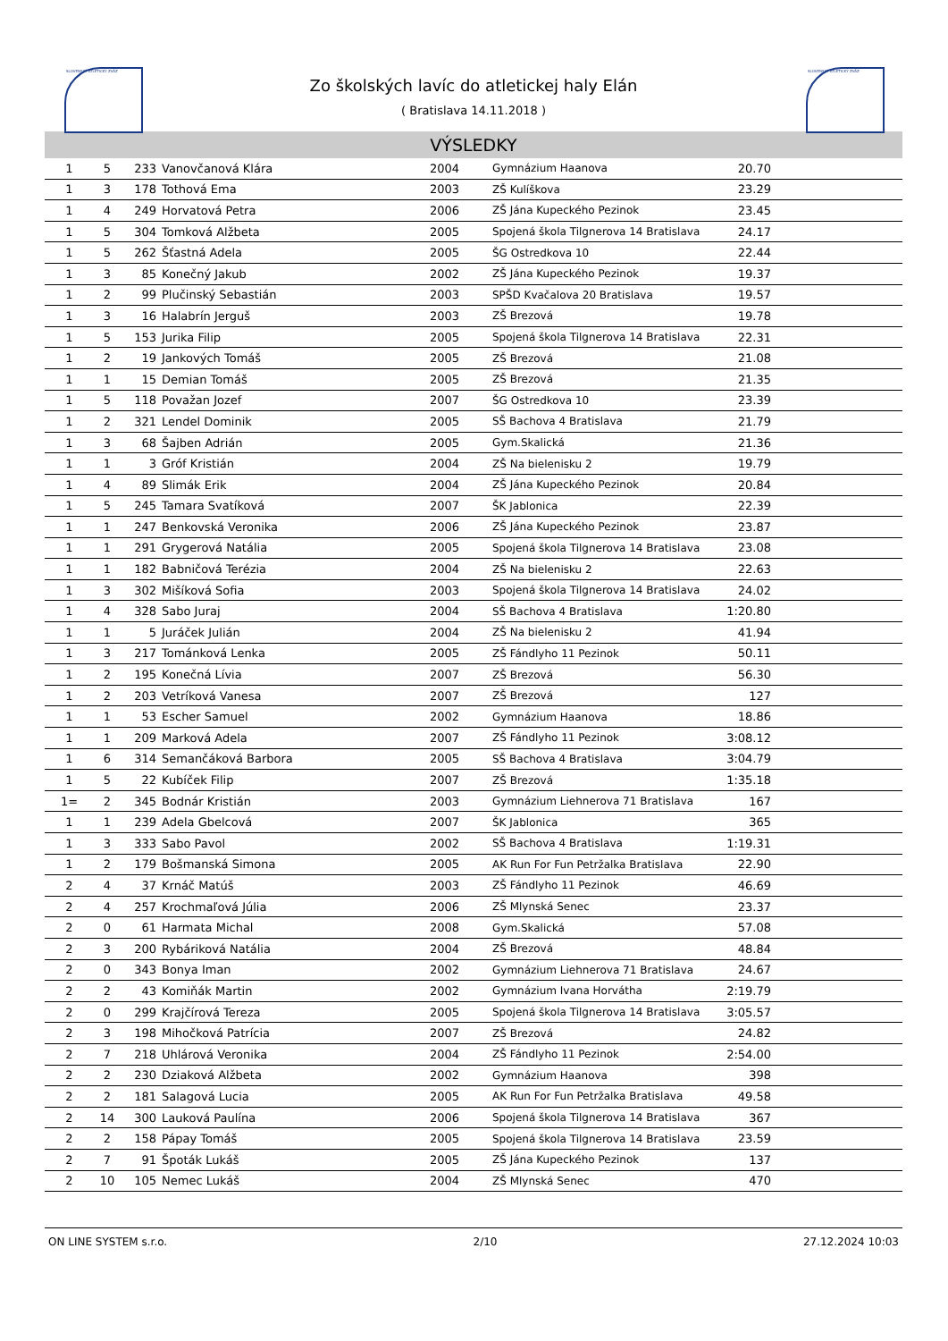SLOVENSKÝ ATLETICKÝ ZVÄZ SLOVENSKÝ ATLETICKÝ ZVÄZ
Zo školských lavíc do atletickej haly Elán
( Bratislava 14.11.2018 )
VÝSLEDKY
| 1 | 5 | 233 | Vanovčanová Klára | 2004 | Gymnázium Haanova | 20.70 | |
| 1 | 3 | 178 | Tothová Ema | 2003 | ZŠ Kulíškova | 23.29 | |
| 1 | 4 | 249 | Horvatová Petra | 2006 | ZŠ Jána Kupeckého Pezinok | 23.45 | |
| 1 | 5 | 304 | Tomková Alžbeta | 2005 | Spojená škola Tilgnerova 14 Bratislava | 24.17 | |
| 1 | 5 | 262 | Šťastná Adela | 2005 | ŠG Ostredkova 10 | 22.44 | |
| 1 | 3 | 85 | Konečný Jakub | 2002 | ZŠ Jána Kupeckého Pezinok | 19.37 | |
| 1 | 2 | 99 | Plučinský Sebastián | 2003 | SPŠD Kvačalova 20 Bratislava | 19.57 | |
| 1 | 3 | 16 | Halabrín Jerguš | 2003 | ZŠ Brezová | 19.78 | |
| 1 | 5 | 153 | Jurika Filip | 2005 | Spojená škola Tilgnerova 14 Bratislava | 22.31 | |
| 1 | 2 | 19 | Jankových Tomáš | 2005 | ZŠ Brezová | 21.08 | |
| 1 | 1 | 15 | Demian Tomáš | 2005 | ZŠ Brezová | 21.35 | |
| 1 | 5 | 118 | Považan Jozef | 2007 | ŠG Ostredkova 10 | 23.39 | |
| 1 | 2 | 321 | Lendel Dominik | 2005 | SŠ Bachova 4 Bratislava | 21.79 | |
| 1 | 3 | 68 | Šajben Adrián | 2005 | Gym.Skalická | 21.36 | |
| 1 | 1 | 3 | Gróf Kristián | 2004 | ZŠ Na bielenisku 2 | 19.79 | |
| 1 | 4 | 89 | Slimák Erik | 2004 | ZŠ Jána Kupeckého Pezinok | 20.84 | |
| 1 | 5 | 245 | Tamara Svatíková | 2007 | ŠK Jablonica | 22.39 | |
| 1 | 1 | 247 | Benkovská Veronika | 2006 | ZŠ Jána Kupeckého Pezinok | 23.87 | |
| 1 | 1 | 291 | Grygerová Natália | 2005 | Spojená škola Tilgnerova 14 Bratislava | 23.08 | |
| 1 | 1 | 182 | Babničová Terézia | 2004 | ZŠ Na bielenisku 2 | 22.63 | |
| 1 | 3 | 302 | Mišíková Sofia | 2003 | Spojená škola Tilgnerova 14 Bratislava | 24.02 | |
| 1 | 4 | 328 | Sabo Juraj | 2004 | SŠ Bachova 4 Bratislava | 1:20.80 | |
| 1 | 1 | 5 | Juráček Julián | 2004 | ZŠ Na bielenisku 2 | 41.94 | |
| 1 | 3 | 217 | Tománková Lenka | 2005 | ZŠ Fándlyho 11 Pezinok | 50.11 | |
| 1 | 2 | 195 | Konečná Lívia | 2007 | ZŠ Brezová | 56.30 | |
| 1 | 2 | 203 | Vetríková Vanesa | 2007 | ZŠ Brezová | 127 | |
| 1 | 1 | 53 | Escher Samuel | 2002 | Gymnázium Haanova | 18.86 | |
| 1 | 1 | 209 | Marková Adela | 2007 | ZŠ Fándlyho 11 Pezinok | 3:08.12 | |
| 1 | 6 | 314 | Semančáková Barbora | 2005 | SŠ Bachova 4 Bratislava | 3:04.79 | |
| 1 | 5 | 22 | Kubíček Filip | 2007 | ZŠ Brezová | 1:35.18 | |
| 1= | 2 | 345 | Bodnár Kristián | 2003 | Gymnázium Liehnerova 71 Bratislava | 167 | |
| 1 | 1 | 239 | Adela Gbelcová | 2007 | ŠK Jablonica | 365 | |
| 1 | 3 | 333 | Sabo Pavol | 2002 | SŠ Bachova 4 Bratislava | 1:19.31 | |
| 1 | 2 | 179 | Bošmanská Simona | 2005 | AK Run For Fun Petržalka Bratislava | 22.90 | |
| 2 | 4 | 37 | Krnáč Matúš | 2003 | ZŠ Fándlyho 11 Pezinok | 46.69 | |
| 2 | 4 | 257 | Krochmaľová Júlia | 2006 | ZŠ Mlynská Senec | 23.37 | |
| 2 | 0 | 61 | Harmata Michal | 2008 | Gym.Skalická | 57.08 | |
| 2 | 3 | 200 | Rybáriková Natália | 2004 | ZŠ Brezová | 48.84 | |
| 2 | 0 | 343 | Bonya Iman | 2002 | Gymnázium Liehnerova 71 Bratislava | 24.67 | |
| 2 | 2 | 43 | Komiňák Martin | 2002 | Gymnázium Ivana Horvátha | 2:19.79 | |
| 2 | 0 | 299 | Krajčírová Tereza | 2005 | Spojená škola Tilgnerova 14 Bratislava | 3:05.57 | |
| 2 | 3 | 198 | Mihočková Patrícia | 2007 | ZŠ Brezová | 24.82 | |
| 2 | 7 | 218 | Uhlárová Veronika | 2004 | ZŠ Fándlyho 11 Pezinok | 2:54.00 | |
| 2 | 2 | 230 | Dziaková Alžbeta | 2002 | Gymnázium Haanova | 398 | |
| 2 | 2 | 181 | Salagová Lucia | 2005 | AK Run For Fun Petržalka Bratislava | 49.58 | |
| 2 | 14 | 300 | Lauková Paulína | 2006 | Spojená škola Tilgnerova 14 Bratislava | 367 | |
| 2 | 2 | 158 | Pápay Tomáš | 2005 | Spojená škola Tilgnerova 14 Bratislava | 23.59 | |
| 2 | 7 | 91 | Špoták Lukáš | 2005 | ZŠ Jána Kupeckého Pezinok | 137 | |
| 2 | 10 | 105 | Nemec Lukáš | 2004 | ZŠ Mlynská Senec | 470 | |
ON LINE SYSTEM s.r.o. 2/10 27.12.2024 10:03